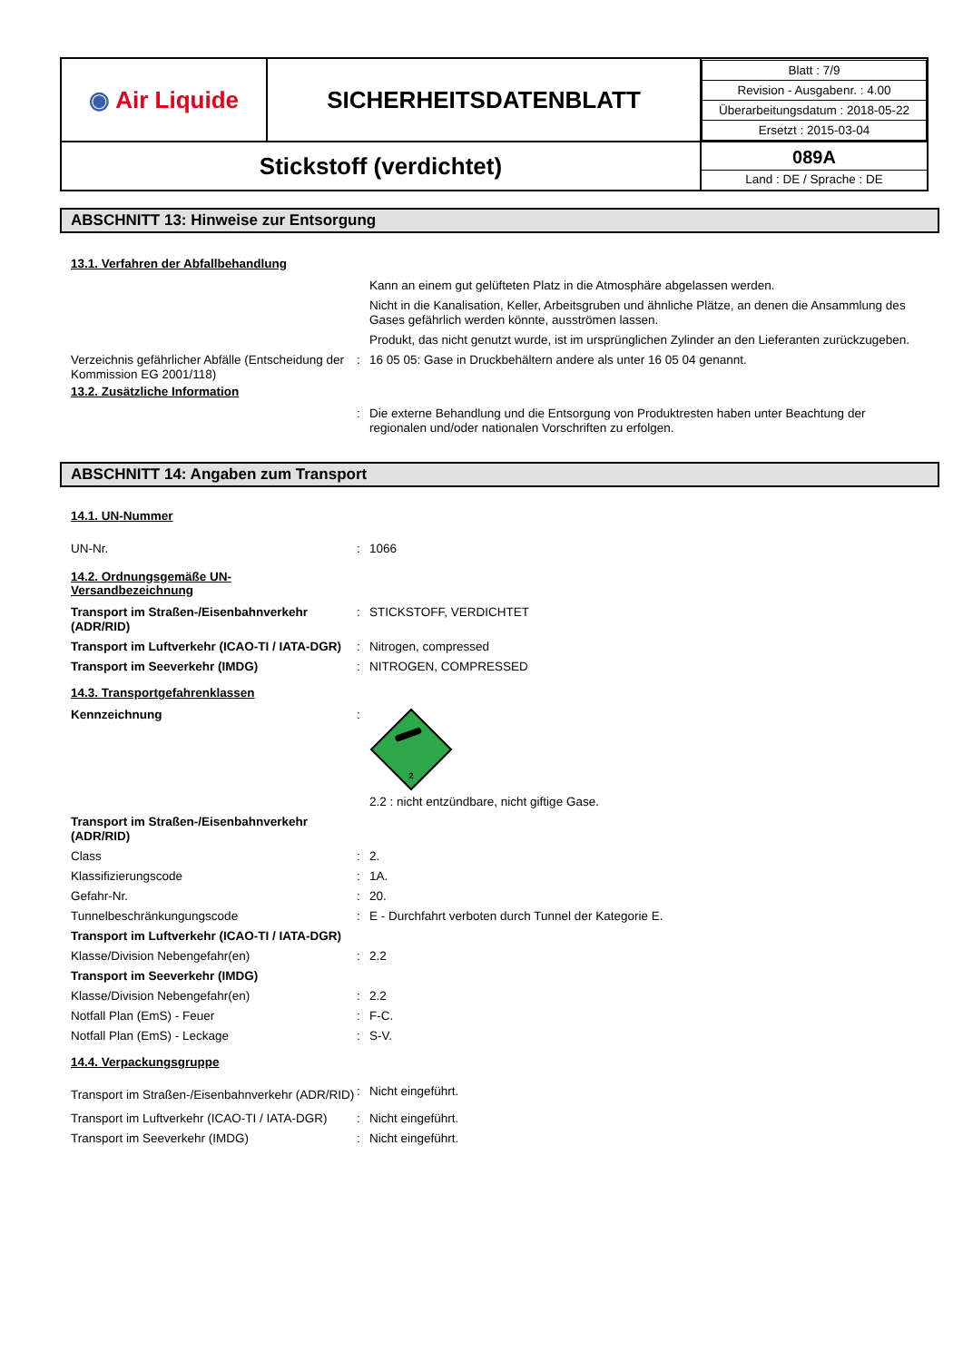| ◉ Air Liquide | SICHERHEITSDATENBLATT | / Blatt : 7/9 / / Revision - Ausgabenr. : 4.00 / / Überarbeitungsdatum : 2018-05-22 / / Ersetzt : 2015-03-04 / |
| Stickstoff (verdichtet) | | 089A Land : DE / Sprache : DE |
ABSCHNITT 13: Hinweise zur Entsorgung
13.1. Verfahren der Abfallbehandlung
| | | Kann an einem gut gelüfteten Platz in die Atmosphäre abgelassen werden. |
| | | Nicht in die Kanalisation, Keller, Arbeitsgruben und ähnliche Plätze, an denen die Ansammlung des Gases gefährlich werden könnte, ausströmen lassen. |
| | | Produkt, das nicht genutzt wurde, ist im ursprünglichen Zylinder an den Lieferanten zurückzugeben. |
| Verzeichnis gefährlicher Abfälle (Entscheidung der Kommission EG 2001/118) | : | 16 05 05: Gase in Druckbehältern andere als unter 16 05 04 genannt. |
13.2. Zusätzliche Information
| | : | Die externe Behandlung und die Entsorgung von Produktresten haben unter Beachtung der regionalen und/oder nationalen Vorschriften zu erfolgen. |
ABSCHNITT 14: Angaben zum Transport
14.1. UN-Nummer
| UN-Nr. | : | 1066 |
14.2. Ordnungsgemäße UN-
Versandbezeichnung
| Transport im Straßen-/Eisenbahnverkehr (ADR/RID) | : | STICKSTOFF, VERDICHTET |
| Transport im Luftverkehr (ICAO-TI / IATA-DGR) | : | Nitrogen, compressed |
| Transport im Seeverkehr (IMDG) | : | NITROGEN, COMPRESSED |
14.3. Transportgefahrenklassen
| Kennzeichnung | : | 2 2.2 : nicht entzündbare, nicht giftige Gase. |
| Transport im Straßen-/Eisenbahnverkehr (ADR/RID) | | |
| Class | : | 2. |
| Klassifizierungscode | : | 1A. |
| Gefahr-Nr. | : | 20. |
| Tunnelbeschränkungungscode | : | E - Durchfahrt verboten durch Tunnel der Kategorie E. |
| Transport im Luftverkehr (ICAO-TI / IATA-DGR) | | |
| Klasse/Division Nebengefahr(en) | : | 2.2 |
| Transport im Seeverkehr (IMDG) | | |
| Klasse/Division Nebengefahr(en) | : | 2.2 |
| Notfall Plan (EmS) - Feuer | : | F-C. |
| Notfall Plan (EmS) - Leckage | : | S-V. |
14.4. Verpackungsgruppe
| Transport im Straßen-/Eisenbahnverkehr (ADR/RID) | : | Nicht eingeführt. |
| Transport im Luftverkehr (ICAO-TI / IATA-DGR) | : | Nicht eingeführt. |
| Transport im Seeverkehr (IMDG) | : | Nicht eingeführt. |